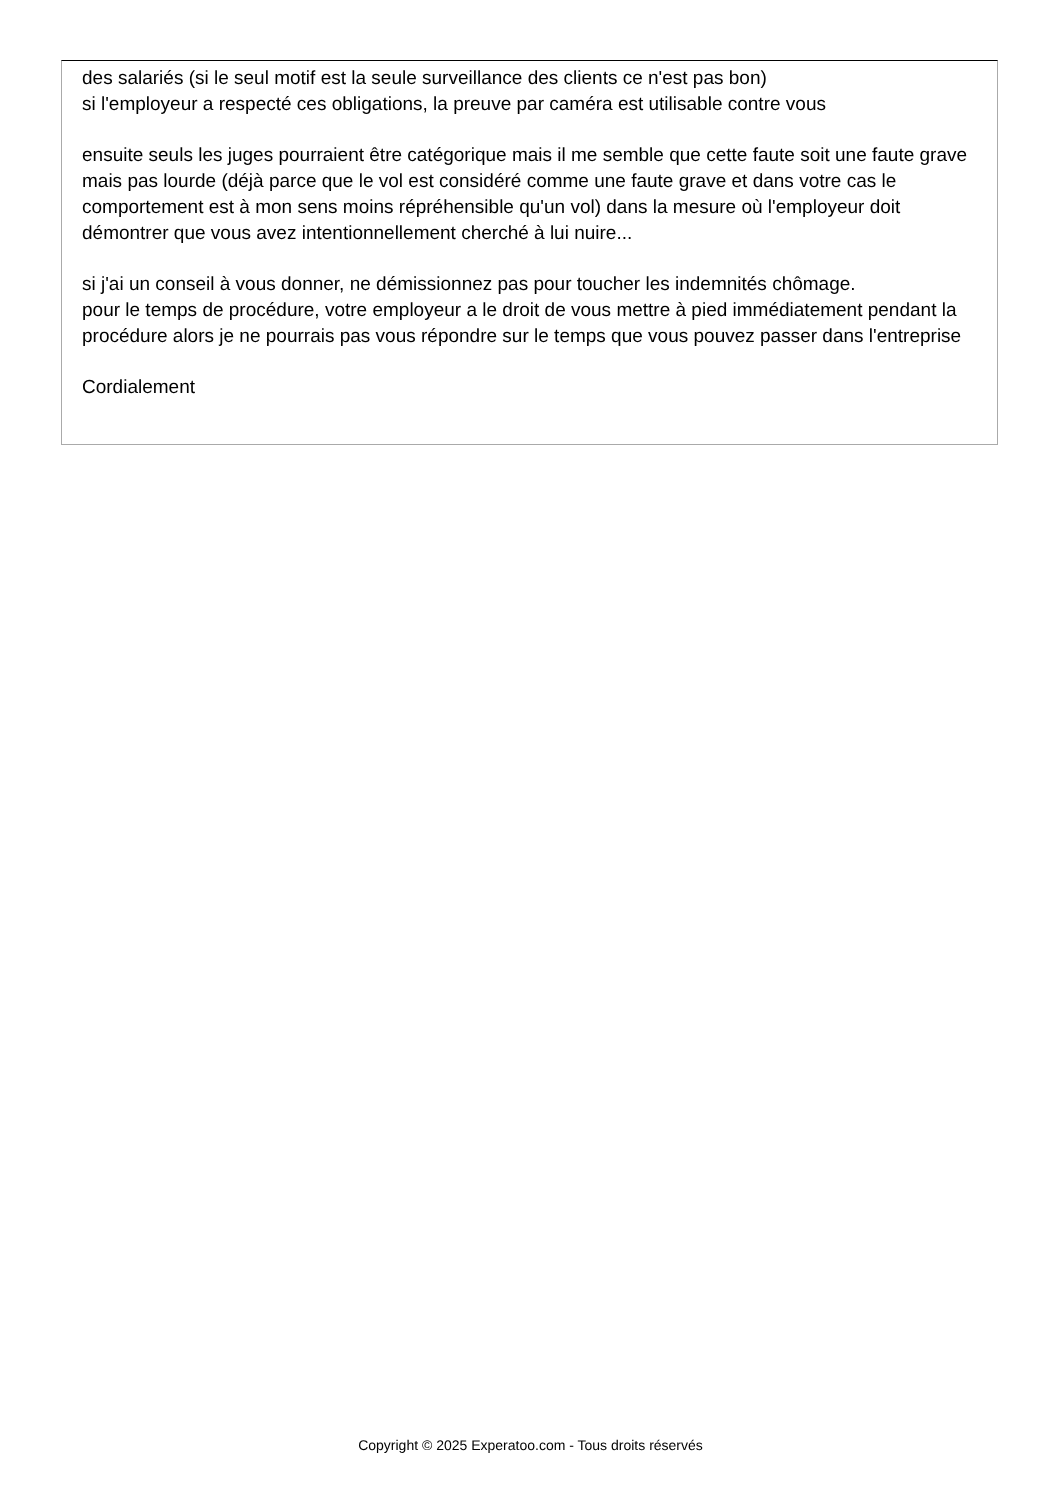des salariés (si le seul motif est la seule surveillance des clients ce n'est pas bon)
si l'employeur a respecté ces obligations, la preuve par caméra est utilisable contre vous
ensuite seuls les juges pourraient être catégorique mais il me semble que cette faute soit une faute grave mais pas lourde (déjà parce que le vol est considéré comme une faute grave et dans votre cas le comportement est à mon sens moins répréhensible qu'un vol) dans la mesure où l'employeur doit démontrer que vous avez intentionnellement cherché à lui nuire...
si j'ai un conseil à vous donner, ne démissionnez pas pour toucher les indemnités chômage.
pour le temps de procédure, votre employeur a le droit de vous mettre à pied immédiatement pendant la procédure alors je ne pourrais pas vous répondre sur le temps que vous pouvez passer dans l'entreprise
Cordialement
Copyright © 2025 Experatoo.com - Tous droits réservés